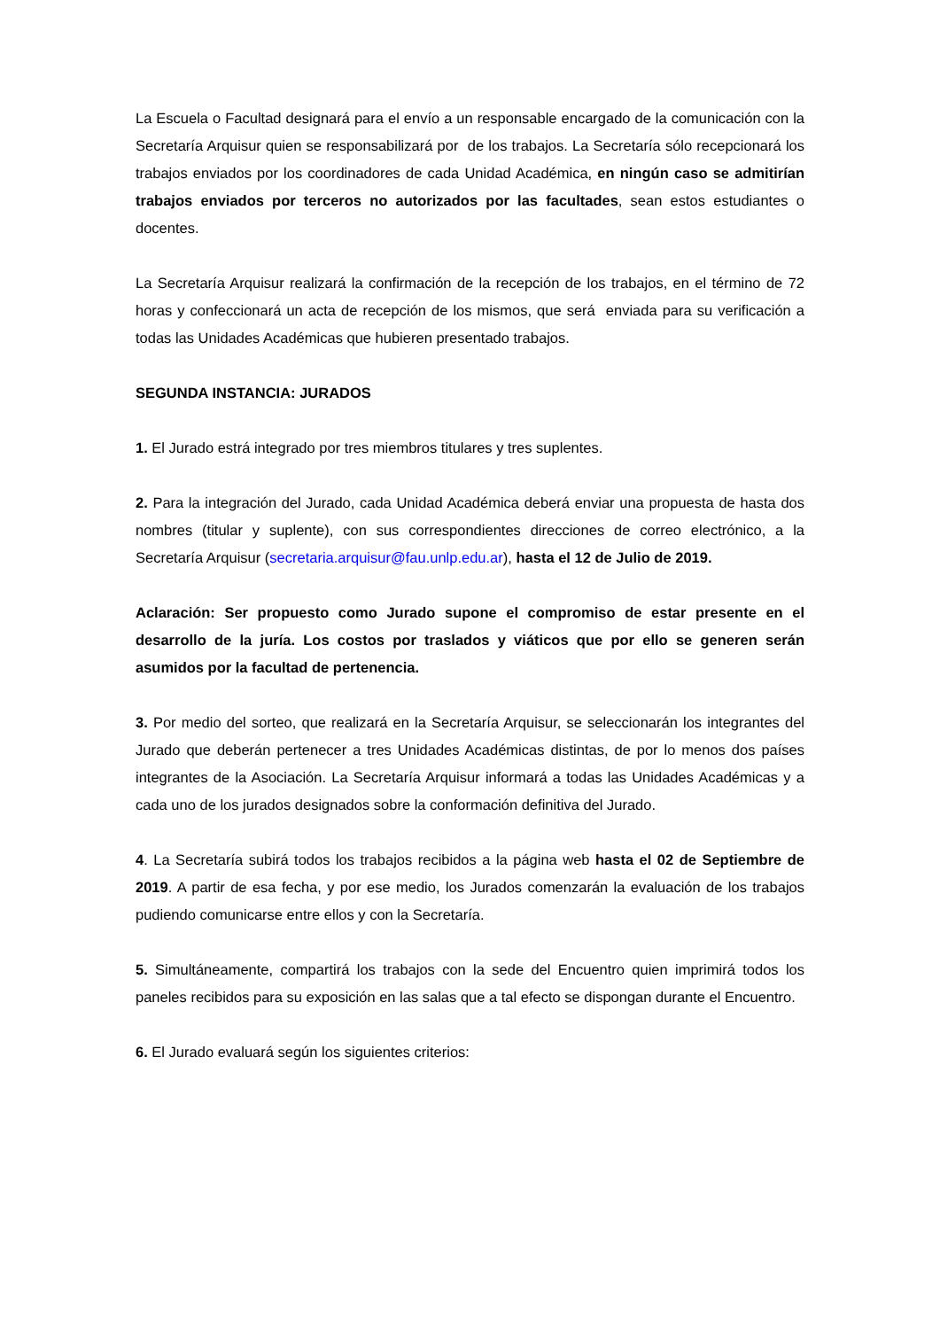La Escuela o Facultad designará para el envío a un responsable encargado de la comunicación con la Secretaría Arquisur quien se responsabilizará por de los trabajos. La Secretaría sólo recepcionará los trabajos enviados por los coordinadores de cada Unidad Académica, en ningún caso se admitirían trabajos enviados por terceros no autorizados por las facultades, sean estos estudiantes o docentes.
La Secretaría Arquisur realizará la confirmación de la recepción de los trabajos, en el término de 72 horas y confeccionará un acta de recepción de los mismos, que será enviada para su verificación a todas las Unidades Académicas que hubieren presentado trabajos.
SEGUNDA INSTANCIA: JURADOS
1. El Jurado estrá integrado por tres miembros titulares y tres suplentes.
2. Para la integración del Jurado, cada Unidad Académica deberá enviar una propuesta de hasta dos nombres (titular y suplente), con sus correspondientes direcciones de correo electrónico, a la Secretaría Arquisur (secretaria.arquisur@fau.unlp.edu.ar), hasta el 12 de Julio de 2019.
Aclaración: Ser propuesto como Jurado supone el compromiso de estar presente en el desarrollo de la juría. Los costos por traslados y viáticos que por ello se generen serán asumidos por la facultad de pertenencia.
3. Por medio del sorteo, que realizará en la Secretaría Arquisur, se seleccionarán los integrantes del Jurado que deberán pertenecer a tres Unidades Académicas distintas, de por lo menos dos países integrantes de la Asociación. La Secretaría Arquisur informará a todas las Unidades Académicas y a cada uno de los jurados designados sobre la conformación definitiva del Jurado.
4. La Secretaría subirá todos los trabajos recibidos a la página web hasta el 02 de Septiembre de 2019. A partir de esa fecha, y por ese medio, los Jurados comenzarán la evaluación de los trabajos pudiendo comunicarse entre ellos y con la Secretaría.
5. Simultáneamente, compartirá los trabajos con la sede del Encuentro quien imprimirá todos los paneles recibidos para su exposición en las salas que a tal efecto se dispongan durante el Encuentro.
6. El Jurado evaluará según los siguientes criterios: